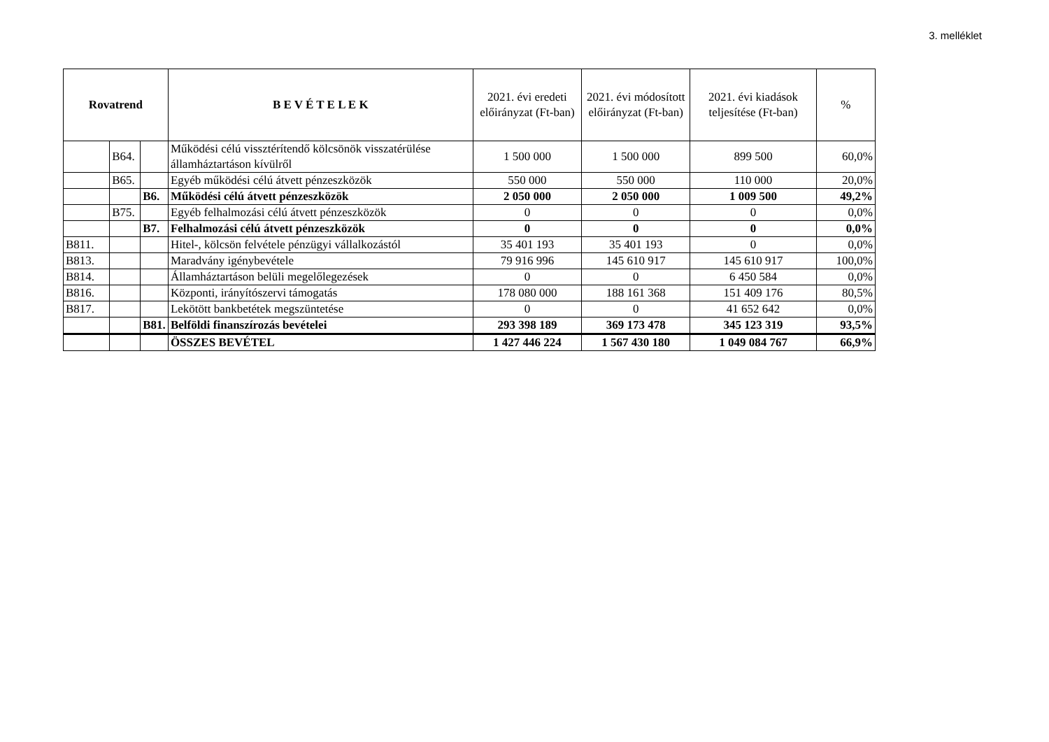3. melléklet
| Rovatrend | | | B E V É T E L E K | 2021. évi eredeti előirányzat (Ft-ban) | 2021. évi módosított előirányzat (Ft-ban) | 2021. évi kiadások teljesítése (Ft-ban) | % |
| --- | --- | --- | --- | --- | --- | --- | --- |
| | B64. | | Működési célú vissztérítendő kölcsönök visszatérülése államháztartáson kívülről | 1 500 000 | 1 500 000 | 899 500 | 60,0% |
| | B65. | | Egyéb működési célú átvett pénzeszközök | 550 000 | 550 000 | 110 000 | 20,0% |
| | | B6. | Működési célú átvett pénzeszközök | 2 050 000 | 2 050 000 | 1 009 500 | 49,2% |
| | B75. | | Egyéb felhalmozási célú átvett pénzeszközök | 0 | 0 | 0 | 0,0% |
| | | B7. | Felhalmozási célú átvett pénzeszközök | 0 | 0 | 0 | 0,0% |
| B811. | | | Hitel-, kölcsön felvétele pénzügyi vállalkozástól | 35 401 193 | 35 401 193 | 0 | 0,0% |
| B813. | | | Maradvány igénybevétele | 79 916 996 | 145 610 917 | 145 610 917 | 100,0% |
| B814. | | | Államháztartáson belüli megelőlegezések | 0 | 0 | 6 450 584 | 0,0% |
| B816. | | | Központi, irányítószervi támogatás | 178 080 000 | 188 161 368 | 151 409 176 | 80,5% |
| B817. | | | Lekötött bankbetétek megszüntetése | 0 | 0 | 41 652 642 | 0,0% |
| | | B81. | Belföldi finanszírozás bevételei | 293 398 189 | 369 173 478 | 345 123 319 | 93,5% |
| | | | ÖSSZES BEVÉTEL | 1 427 446 224 | 1 567 430 180 | 1 049 084 767 | 66,9% |